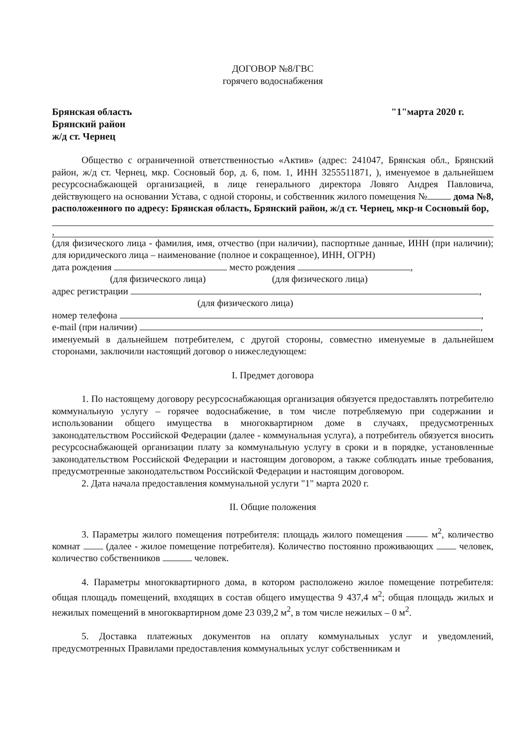ДОГОВОР №8/ГВС
горячего водоснабжения
Брянская область
Брянский район
ж/д ст. Чернец
"1"марта 2020 г.
Общество с ограниченной ответственностью «Актив» (адрес: 241047, Брянская обл., Брянский район, ж/д ст. Чернец, мкр. Сосновый бор, д. 6, пом. 1, ИНН 3255511871, ), именуемое в дальнейшем ресурсоснабжающей организацией, в лице генерального директора Ловяго Андрея Павловича, действующего на основании Устава, с одной стороны, и собственник жилого помещения № дома №8, расположенного по адресу: Брянская область, Брянский район, ж/д ст. Чернец, мкр-н Сосновый бор,
,
(для физического лица - фамилия, имя, отчество (при наличии), паспортные данные, ИНН (при наличии); для юридического лица – наименование (полное и сокращенное), ИНН, ОГРН)
дата рождения место рождения ,
(для физического лица) (для физического лица)
адрес регистрации ,
(для физического лица)
номер телефона ,
e-mail (при наличии) ,
именуемый в дальнейшем потребителем, с другой стороны, совместно именуемые в дальнейшем сторонами, заключили настоящий договор о нижеследующем:
I. Предмет договора
1. По настоящему договору ресурсоснабжающая организация обязуется предоставлять потребителю коммунальную услугу – горячее водоснабжение, в том числе потребляемую при содержании и использовании общего имущества в многоквартирном доме в случаях, предусмотренных законодательством Российской Федерации (далее - коммунальная услуга), а потребитель обязуется вносить ресурсоснабжающей организации плату за коммунальную услугу в сроки и в порядке, установленные законодательством Российской Федерации и настоящим договором, а также соблюдать иные требования, предусмотренные законодательством Российской Федерации и настоящим договором.
2. Дата начала предоставления коммунальной услуги "1" марта 2020 г.
II. Общие положения
3. Параметры жилого помещения потребителя: площадь жилого помещения м<sup>2</sup>, количество комнат (далее - жилое помещение потребителя). Количество постоянно проживающих человек, количество собственников человек.
4. Параметры многоквартирного дома, в котором расположено жилое помещение потребителя: общая площадь помещений, входящих в состав общего имущества 9 437,4 м<sup>2</sup>; общая площадь жилых и нежилых помещений в многоквартирном доме 23 039,2 м<sup>2</sup>, в том числе нежилых – 0 м<sup>2</sup>.
5. Доставка платежных документов на оплату коммунальных услуг и уведомлений, предусмотренных Правилами предоставления коммунальных услуг собственникам и